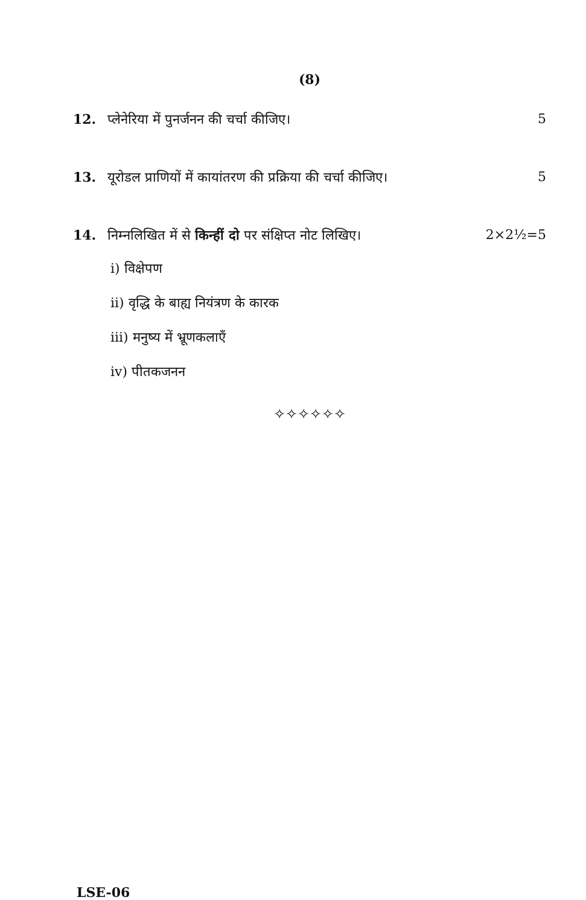(8)
12. प्लेनेरिया में पुनर्जनन की चर्चा कीजिए। 5
13. यूरोडल प्राणियों में कायांतरण की प्रक्रिया की चर्चा कीजिए। 5
14. निम्नलिखित में से किन्हीं दो पर संक्षिप्त नोट लिखिए। 2×2½=5
i) विक्षेपण
ii) वृद्धि के बाह्य नियंत्रण के कारक
iii) मनुष्य में भ्रूणकलाएँ
iv) पीतकजनन
✧✧✧✧✧✧
LSE-06